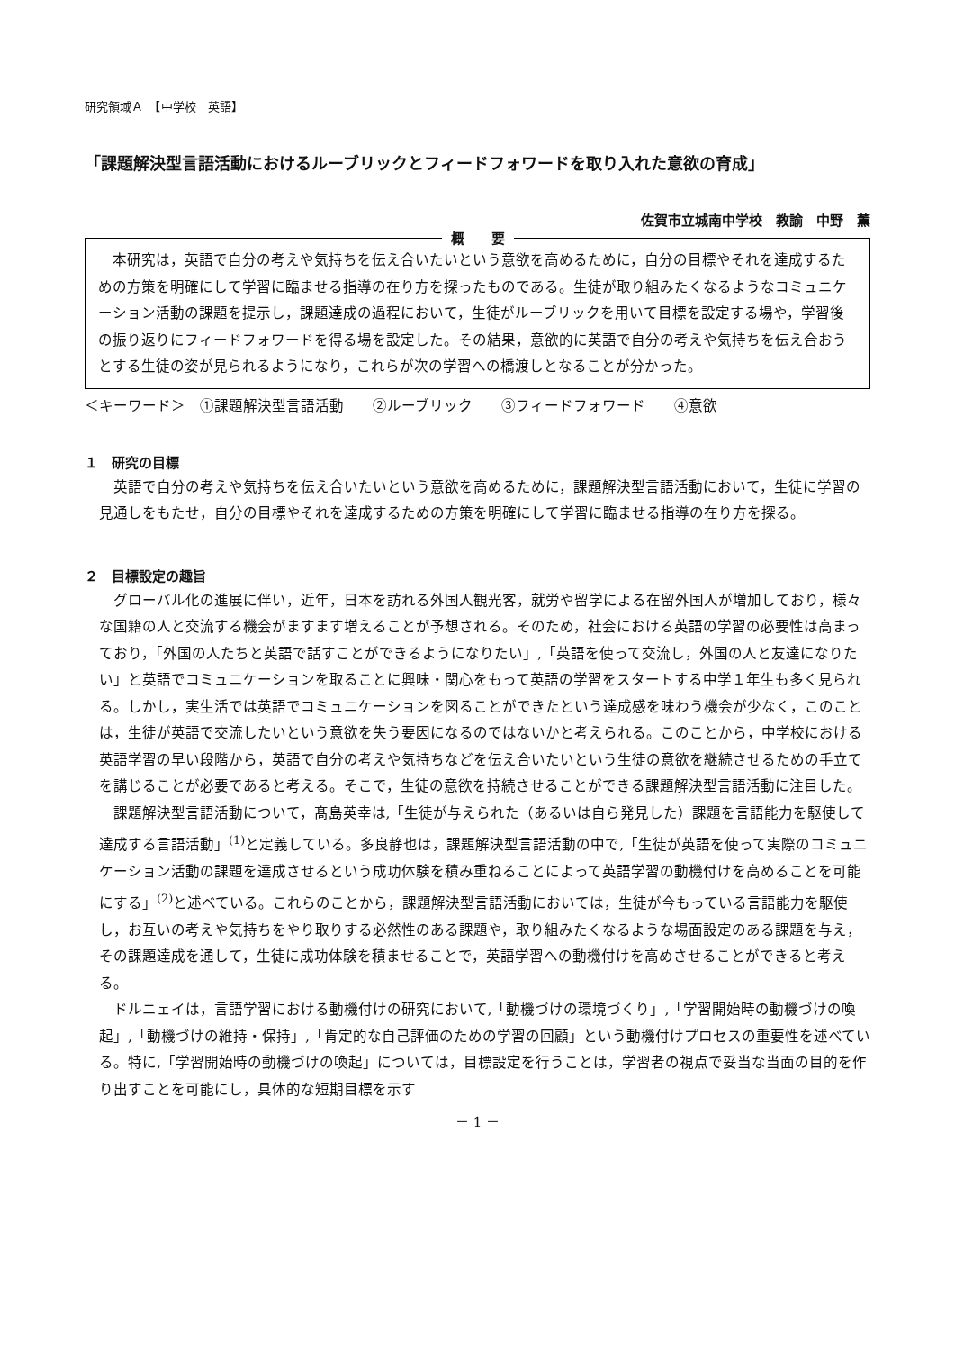研究領域Ａ　【中学校　英語】
「課題解決型言語活動におけるルーブリックとフィードフォワードを取り入れた意欲の育成」
佐賀市立城南中学校　教諭　中野　薫
概　　要
本研究は，英語で自分の考えや気持ちを伝え合いたいという意欲を高めるために，自分の目標やそれを達成するための方策を明確にして学習に臨ませる指導の在り方を探ったものである。生徒が取り組みたくなるようなコミュニケーション活動の課題を提示し，課題達成の過程において，生徒がルーブリックを用いて目標を設定する場や，学習後の振り返りにフィードフォワードを得る場を設定した。その結果，意欲的に英語で自分の考えや気持ちを伝え合おうとする生徒の姿が見られるようになり，これらが次の学習への橋渡しとなることが分かった。
＜キーワード＞　①課題解決型言語活動　　②ルーブリック　　③フィードフォワード　　④意欲
１　研究の目標
英語で自分の考えや気持ちを伝え合いたいという意欲を高めるために，課題解決型言語活動において，生徒に学習の見通しをもたせ，自分の目標やそれを達成するための方策を明確にして学習に臨ませる指導の在り方を探る。
２　目標設定の趣旨
グローバル化の進展に伴い，近年，日本を訪れる外国人観光客，就労や留学による在留外国人が増加しており，様々な国籍の人と交流する機会がますます増えることが予想される。そのため，社会における英語の学習の必要性は高まっており，「外国の人たちと英語で話すことができるようになりたい」,「英語を使って交流し，外国の人と友達になりたい」と英語でコミュニケーションを取ることに興味・関心をもって英語の学習をスタートする中学１年生も多く見られる。しかし，実生活では英語でコミュニケーションを図ることができたという達成感を味わう機会が少なく，このことは，生徒が英語で交流したいという意欲を失う要因になるのではないかと考えられる。このことから，中学校における英語学習の早い段階から，英語で自分の考えや気持ちなどを伝え合いたいという生徒の意欲を継続させるための手立てを講じることが必要であると考える。そこで，生徒の意欲を持続させることができる課題解決型言語活動に注目した。
課題解決型言語活動について，髙島英幸は,「生徒が与えられた（あるいは自ら発見した）課題を言語能力を駆使して達成する言語活動」<sup>(1)</sup>と定義している。多良静也は，課題解決型言語活動の中で,「生徒が英語を使って実際のコミュニケーション活動の課題を達成させるという成功体験を積み重ねることによって英語学習の動機付けを高めることを可能にする」<sup>(2)</sup>と述べている。これらのことから，課題解決型言語活動においては，生徒が今もっている言語能力を駆使し，お互いの考えや気持ちをやり取りする必然性のある課題や，取り組みたくなるような場面設定のある課題を与え，その課題達成を通して，生徒に成功体験を積ませることで，英語学習への動機付けを高めさせることができると考える。
ドルニェイは，言語学習における動機付けの研究において,「動機づけの環境づくり」,「学習開始時の動機づけの喚起」,「動機づけの維持・保持」,「肯定的な自己評価のための学習の回顧」という動機付けプロセスの重要性を述べている。特に,「学習開始時の動機づけの喚起」については，目標設定を行うことは，学習者の視点で妥当な当面の目的を作り出すことを可能にし，具体的な短期目標を示す
－ 1 －